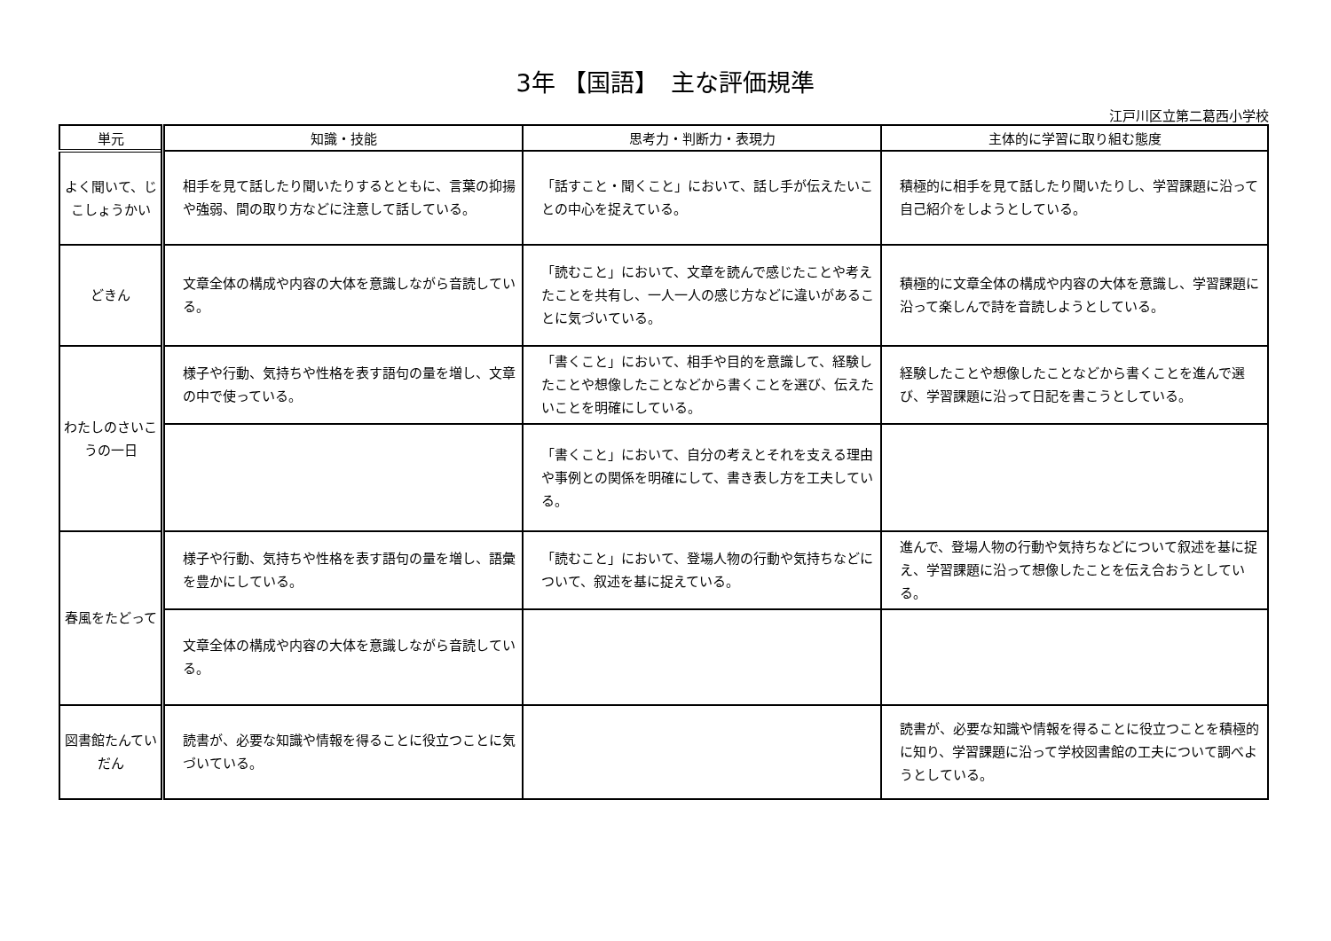3年 【国語】　主な評価規準
江戸川区立第二葛西小学校
| 単元 | 知識・技能 | 思考力・判断力・表現力 | 主体的に学習に取り組む態度 |
| --- | --- | --- | --- |
| よく聞いて、じこしょうかい | 相手を見て話したり聞いたりするとともに、言葉の抑揚や強弱、間の取り方などに注意して話している。 | 「話すこと・聞くこと」において、話し手が伝えたいことの中心を捉えている。 | 積極的に相手を見て話したり聞いたりし、学習課題に沿って自己紹介をしようとしている。 |
| どきん | 文章全体の構成や内容の大体を意識しながら音読している。 | 「読むこと」において、文章を読んで感じたことや考えたことを共有し、一人一人の感じ方などに違いがあることに気づいている。 | 積極的に文章全体の構成や内容の大体を意識し、学習課題に沿って楽しんで詩を音読しようとしている。 |
| わたしのさいこうの一日 | 様子や行動、気持ちや性格を表す語句の量を増し、文章の中で使っている。 | 「書くこと」において、相手や目的を意識して、経験したことや想像したことなどから書くことを選び、伝えたいことを明確にしている。 | 経験したことや想像したことなどから書くことを進んで選び、学習課題に沿って日記を書こうとしている。 |
| | | 「書くこと」において、自分の考えとそれを支える理由や事例との関係を明確にして、書き表し方を工夫している。 | |
| 春風をたどって | 様子や行動、気持ちや性格を表す語句の量を増し、語彙を豊かにしている。 | 「読むこと」において、登場人物の行動や気持ちなどについて、叙述を基に捉えている。 | 進んで、登場人物の行動や気持ちなどについて叙述を基に捉え、学習課題に沿って想像したことを伝え合おうとしている。 |
| | 文章全体の構成や内容の大体を意識しながら音読している。 | | |
| 図書館たんていだん | 読書が、必要な知識や情報を得ることに役立つことに気づいている。 | | 読書が、必要な知識や情報を得ることに役立つことを積極的に知り、学習課題に沿って学校図書館の工夫について調べようとしている。 |